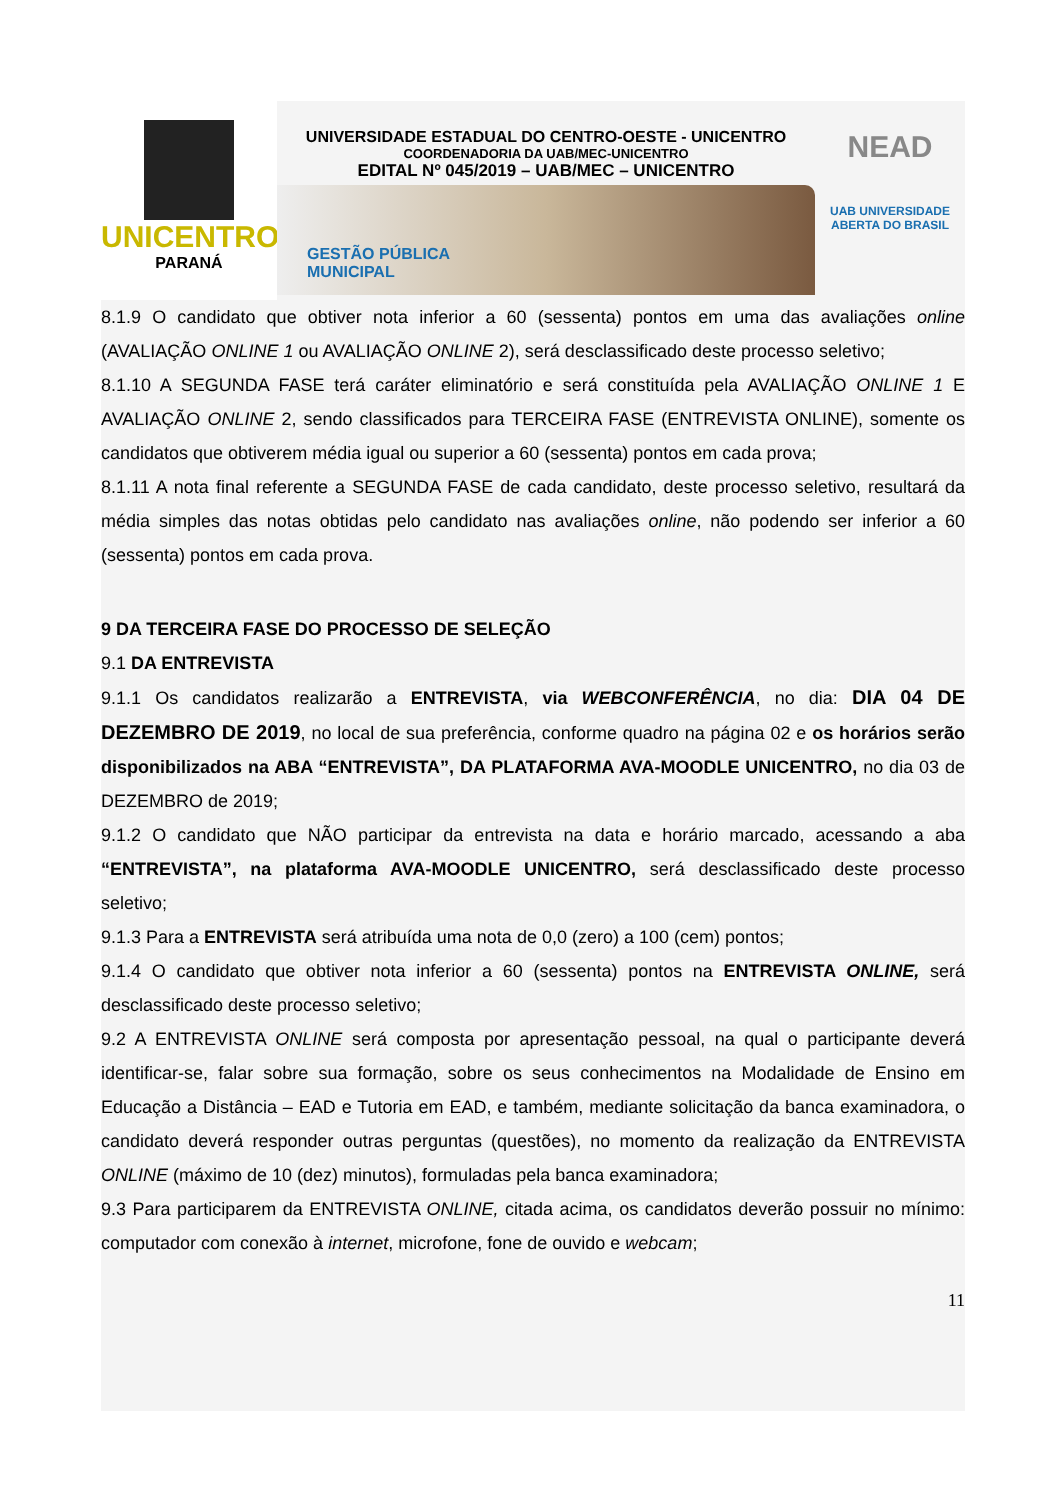UNICENTRO
PARANÁ
UNIVERSIDADE ESTADUAL DO CENTRO-OESTE - UNICENTRO
COORDENADORIA DA UAB/MEC-UNICENTRO
EDITAL Nº 045/2019 – UAB/MEC – UNICENTRO
GESTÃO PÚBLICA
MUNICIPAL
NEAD
UAB UNIVERSIDADE
ABERTA DO BRASIL
8.1.9 O candidato que obtiver nota inferior a 60 (sessenta) pontos em uma das avaliações online (AVALIAÇÃO ONLINE 1 ou AVALIAÇÃO ONLINE 2), será desclassificado deste processo seletivo;
8.1.10 A SEGUNDA FASE terá caráter eliminatório e será constituída pela AVALIAÇÃO ONLINE 1 E AVALIAÇÃO ONLINE 2, sendo classificados para TERCEIRA FASE (ENTREVISTA ONLINE), somente os candidatos que obtiverem média igual ou superior a 60 (sessenta) pontos em cada prova;
8.1.11 A nota final referente a SEGUNDA FASE de cada candidato, deste processo seletivo, resultará da média simples das notas obtidas pelo candidato nas avaliações online, não podendo ser inferior a 60 (sessenta) pontos em cada prova.
9 DA TERCEIRA FASE DO PROCESSO DE SELEÇÃO
9.1 DA ENTREVISTA
9.1.1 Os candidatos realizarão a ENTREVISTA, via WEBCONFERÊNCIA, no dia: DIA 04 DE DEZEMBRO DE 2019, no local de sua preferência, conforme quadro na página 02 e os horários serão disponibilizados na ABA “ENTREVISTA”, DA PLATAFORMA AVA-MOODLE UNICENTRO, no dia 03 de DEZEMBRO de 2019;
9.1.2 O candidato que NÃO participar da entrevista na data e horário marcado, acessando a aba “ENTREVISTA”, na plataforma AVA-MOODLE UNICENTRO, será desclassificado deste processo seletivo;
9.1.3 Para a ENTREVISTA será atribuída uma nota de 0,0 (zero) a 100 (cem) pontos;
9.1.4 O candidato que obtiver nota inferior a 60 (sessenta) pontos na ENTREVISTA ONLINE, será desclassificado deste processo seletivo;
9.2 A ENTREVISTA ONLINE será composta por apresentação pessoal, na qual o participante deverá identificar-se, falar sobre sua formação, sobre os seus conhecimentos na Modalidade de Ensino em Educação a Distância – EAD e Tutoria em EAD, e também, mediante solicitação da banca examinadora, o candidato deverá responder outras perguntas (questões), no momento da realização da ENTREVISTA ONLINE (máximo de 10 (dez) minutos), formuladas pela banca examinadora;
9.3 Para participarem da ENTREVISTA ONLINE, citada acima, os candidatos deverão possuir no mínimo: computador com conexão à internet, microfone, fone de ouvido e webcam;
11